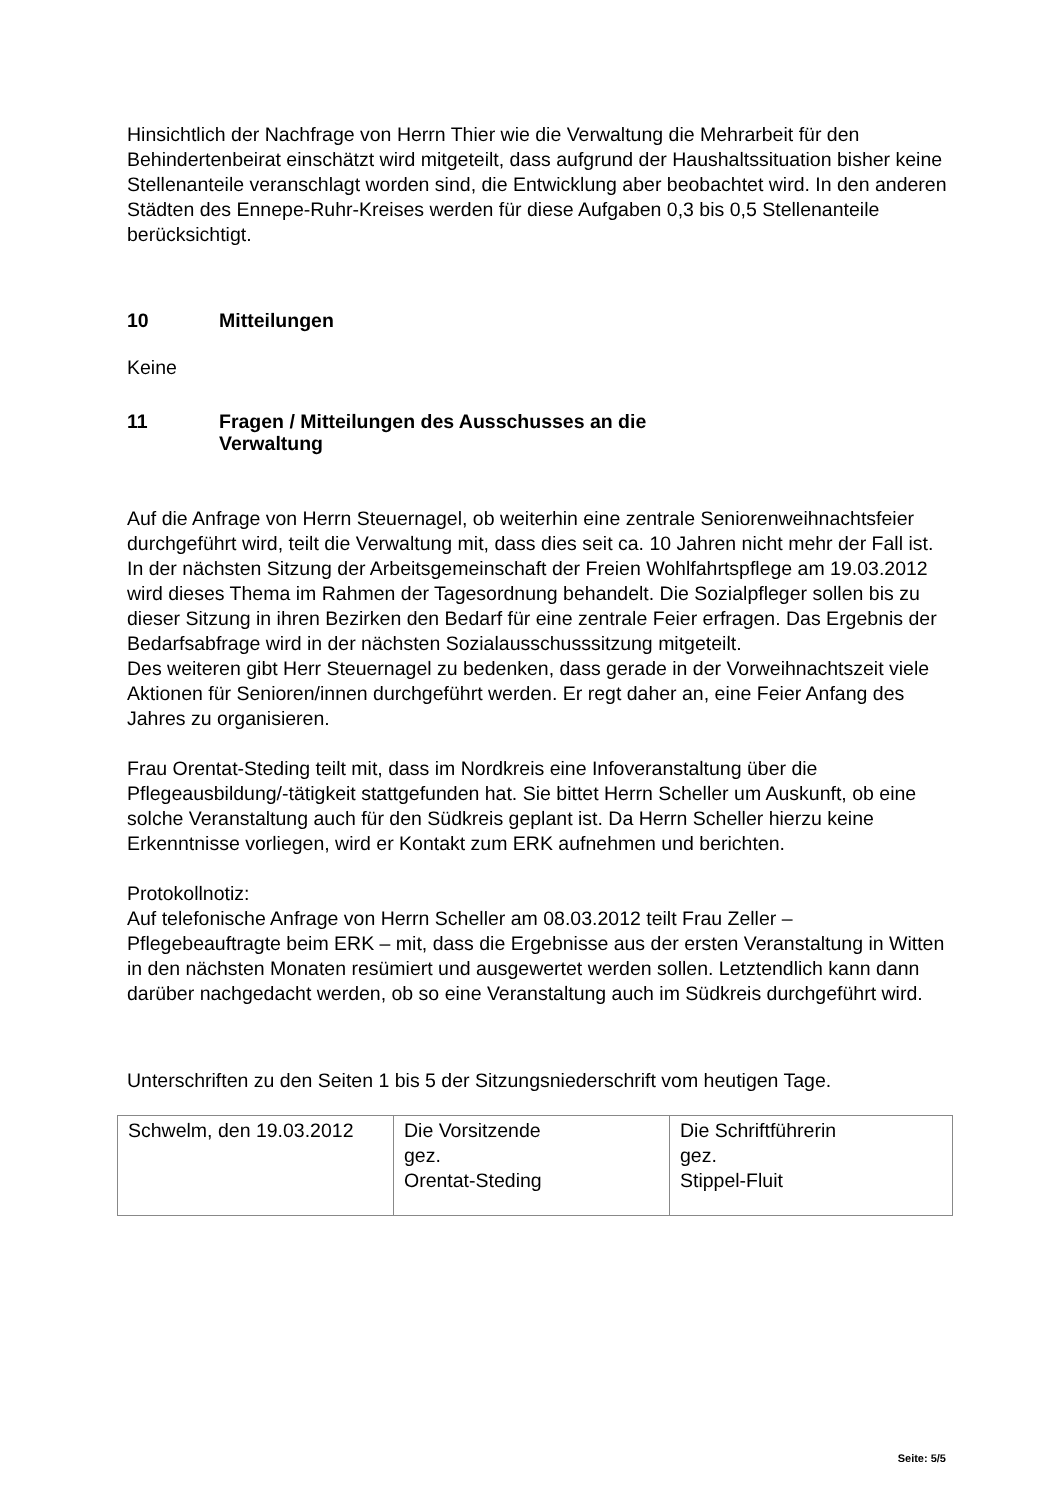Hinsichtlich der Nachfrage von Herrn Thier wie die Verwaltung die Mehrarbeit für den Behindertenbeirat einschätzt wird mitgeteilt, dass aufgrund der Haushaltssituation bisher keine Stellenanteile veranschlagt worden sind, die Entwicklung aber beobachtet wird. In den anderen Städten des Ennepe-Ruhr-Kreises werden für diese Aufgaben 0,3 bis 0,5 Stellenanteile berücksichtigt.
10 Mitteilungen
Keine
11 Fragen / Mitteilungen des Ausschusses an die
Verwaltung
Auf die Anfrage von Herrn Steuernagel, ob weiterhin eine zentrale Seniorenweihnachtsfeier durchgeführt wird, teilt die Verwaltung mit, dass dies seit ca. 10 Jahren nicht mehr der Fall ist. In der nächsten Sitzung der Arbeitsgemeinschaft der Freien Wohlfahrtspflege am 19.03.2012 wird dieses Thema im Rahmen der Tagesordnung behandelt. Die Sozialpfleger sollen bis zu dieser Sitzung in ihren Bezirken den Bedarf für eine zentrale Feier erfragen. Das Ergebnis der Bedarfsabfrage wird in der nächsten Sozialausschusssitzung mitgeteilt.
Des weiteren gibt Herr Steuernagel zu bedenken, dass gerade in der Vorweihnachtszeit viele Aktionen für Senioren/innen durchgeführt werden. Er regt daher an, eine Feier Anfang des Jahres zu organisieren.
Frau Orentat-Steding teilt mit, dass im Nordkreis eine Infoveranstaltung über die Pflegeausbildung/-tätigkeit stattgefunden hat. Sie bittet Herrn Scheller um Auskunft, ob eine solche Veranstaltung auch für den Südkreis geplant ist. Da Herrn Scheller hierzu keine Erkenntnisse vorliegen, wird er Kontakt zum ERK aufnehmen und berichten.
Protokollnotiz:
Auf telefonische Anfrage von Herrn Scheller am 08.03.2012 teilt Frau Zeller – Pflegebeauftragte beim ERK – mit, dass die Ergebnisse aus der ersten Veranstaltung in Witten in den nächsten Monaten resümiert und ausgewertet werden sollen. Letztendlich kann dann darüber nachgedacht werden, ob so eine Veranstaltung auch im Südkreis durchgeführt wird.
Unterschriften zu den Seiten 1 bis 5 der Sitzungsniederschrift vom heutigen Tage.
| Schwelm, den 19.03.2012 | Die Vorsitzende gez. Orentat-Steding | Die Schriftführerin gez. Stippel-Fluit |
Seite: 5/5